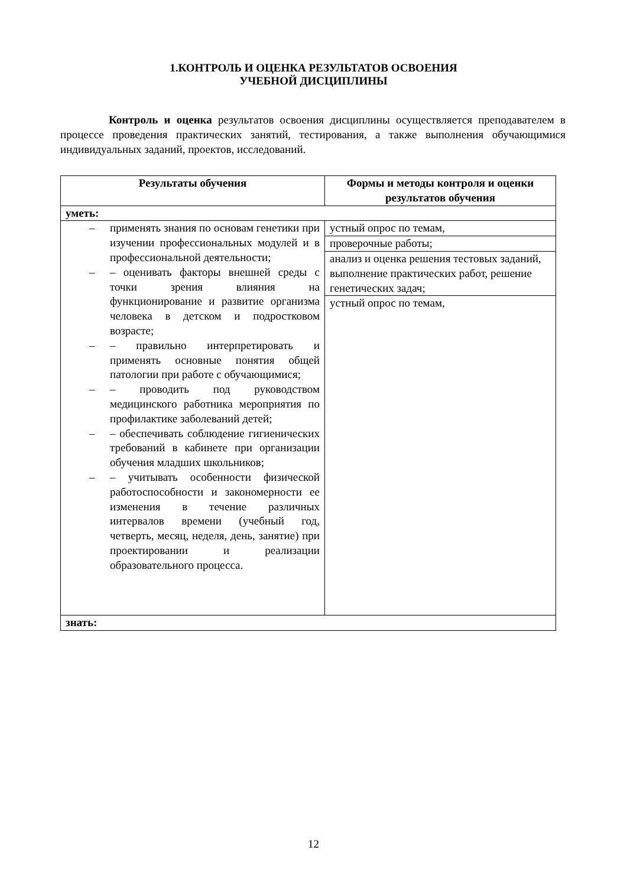1.КОНТРОЛЬ И ОЦЕНКА РЕЗУЛЬТАТОВ ОСВОЕНИЯ
УЧЕБНОЙ ДИСЦИПЛИНЫ
Контроль и оценка результатов освоения дисциплины осуществляется преподавателем в процессе проведения практических занятий, тестирования, а также выполнения обучающимися индивидуальных заданий, проектов, исследований.
| Результаты обучения | Формы и методы контроля и оценки результатов обучения |
| --- | --- |
| уметь: | |
| – применять знания по основам генетики при изучении профессиональных модулей и в профессиональной деятельности; – – оценивать факторы внешней среды с точки зрения влияния на функционирование и развитие организма человека в детском и подростковом возрасте; – – правильно интерпретировать и применять основные понятия общей патологии при работе с обучающимися; – – проводить под руководством медицинского работника мероприятия по профилактике заболеваний детей; – – обеспечивать соблюдение гигиенических требований в кабинете при организации обучения младших школьников; – – учитывать особенности физической работоспособности и закономерности ее изменения в течение различных интервалов времени (учебный год, четверть, месяц, неделя, день, занятие) при проектировании и реализации образовательного процесса. | устный опрос по темам, |
| | проверочные работы; |
| | анализ и оценка решения тестовых заданий, выполнение практических работ, решение генетических задач; |
| | устный опрос по темам, |
| знать: | |
12